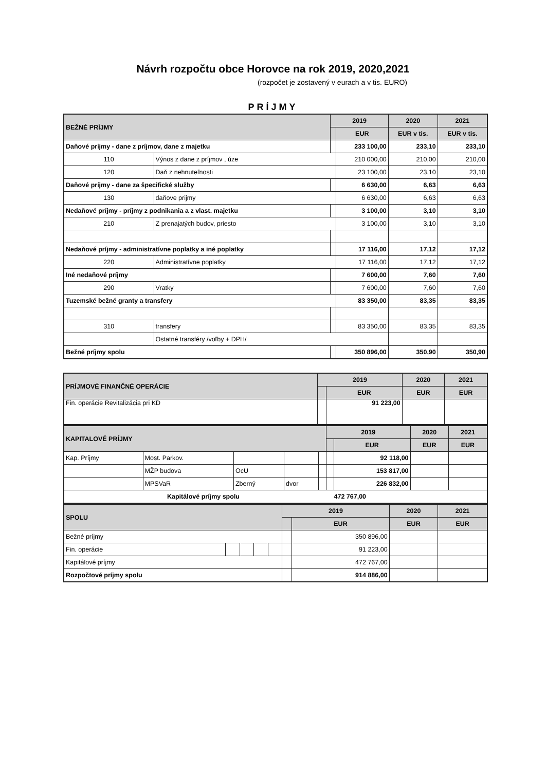Návrh rozpočtu obce Horovce na rok 2019, 2020,2021
(rozpočet je zostavený v eurach a v tis. EURO)
PRÍJMY
| BEŽNÉ PRÍJMY | | 2019 | | 2020 | 2021 |
| --- | --- | --- | --- | --- | --- |
| | | | EUR | EUR v tis. | EUR v tis. |
| Daňové príjmy - dane z príjmov, dane z majetku | | | 233 100,00 | 233,10 | 233,10 |
| 110 | Výnos z dane z príjmov , úze | | 210 000,00 | 210,00 | 210,00 |
| 120 | Daň z nehnuteľnosti | | 23 100,00 | 23,10 | 23,10 |
| Daňové príjmy - dane za špecifické služby | | | 6 630,00 | 6,63 | 6,63 |
| 130 | daňove prijmy | | 6 630,00 | 6,63 | 6,63 |
| Nedaňové príjmy - príjmy z podnikania a z vlast. majetku | | | 3 100,00 | 3,10 | 3,10 |
| 210 | Z prenajatých budov, priesto | | 3 100,00 | 3,10 | 3,10 |
| Nedaňové príjmy - administratívne poplatky a iné poplatky | | | 17 116,00 | 17,12 | 17,12 |
| 220 | Administratívne poplatky | | 17 116,00 | 17,12 | 17,12 |
| Iné nedaňové príjmy | | | 7 600,00 | 7,60 | 7,60 |
| 290 | Vratky | | 7 600,00 | 7,60 | 7,60 |
| Tuzemské bežné granty a transfery | | | 83 350,00 | 83,35 | 83,35 |
| 310 | transfery | | 83 350,00 | 83,35 | 83,35 |
| | Ostatné transféry /voľby + DPH/ | | | | |
| Bežné príjmy spolu | | | 350 896,00 | 350,90 | 350,90 |
| PRÍJMOVÉ FINANČNÉ OPERÁCIE | 2019 | | 2020 | 2021 |
| --- | --- | --- | --- | --- |
| | | EUR | EUR | EUR |
| Fin. operácie Revitalizácia pri KD | | 91 223,00 | | |
| KAPITALOVÉ PRÍJMY | | | | | 2019 | | 2020 | 2021 |
| --- | --- | --- | --- | --- | --- | --- | --- | --- |
| | | | | | | EUR | EUR | EUR |
| Kap. Príjmy | Most. Parkov. | | | | | 92 118,00 | | |
| | MŽP budova | OcU | | | | 153 817,00 | | |
| | MPSVaR | Zberný | dvor | | | 226 832,00 | | |
| Kapitálové príjmy spolu 472 767,00 | | | | | | | | |
| SPOLU | | | | | 2019 | | 2020 | 2021 |
| --- | --- | --- | --- | --- | --- | --- | --- | --- |
| | | | | | | EUR | EUR | EUR |
| Bežné príjmy | | | | | | 350 896,00 | | |
| Fin. operácie | | | | | | 91 223,00 | | |
| Kapitálové príjmy | | | | | | 472 767,00 | | |
| Rozpočtové príjmy spolu | | | | | | 914 886,00 | | |